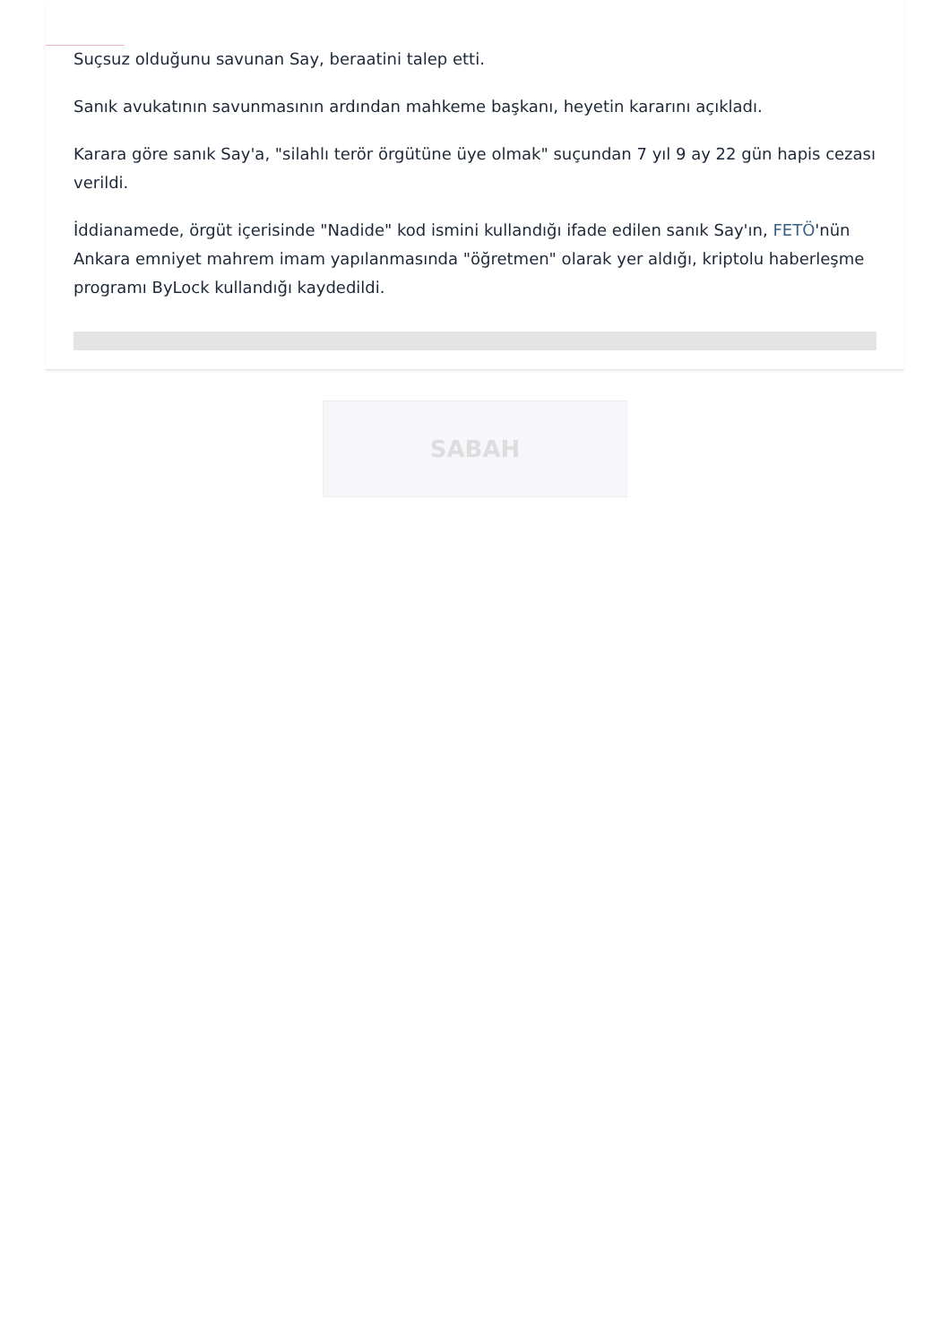Suçsuz olduğunu savunan Say, beraatini talep etti.
Sanık avukatının savunmasının ardından mahkeme başkanı, heyetin kararını açıkladı.
Karara göre sanık Say'a, "silahlı terör örgütüne üye olmak" suçundan 7 yıl 9 ay 22 gün hapis cezası verildi.
İddianamede, örgüt içerisinde "Nadide" kod ismini kullandığı ifade edilen sanık Say'ın, FETÖ'nün Ankara emniyet mahrem imam yapılanmasında "öğretmen" olarak yer aldığı, kriptolu haberleşme programı ByLock kullandığı kaydedildi.
SABAH